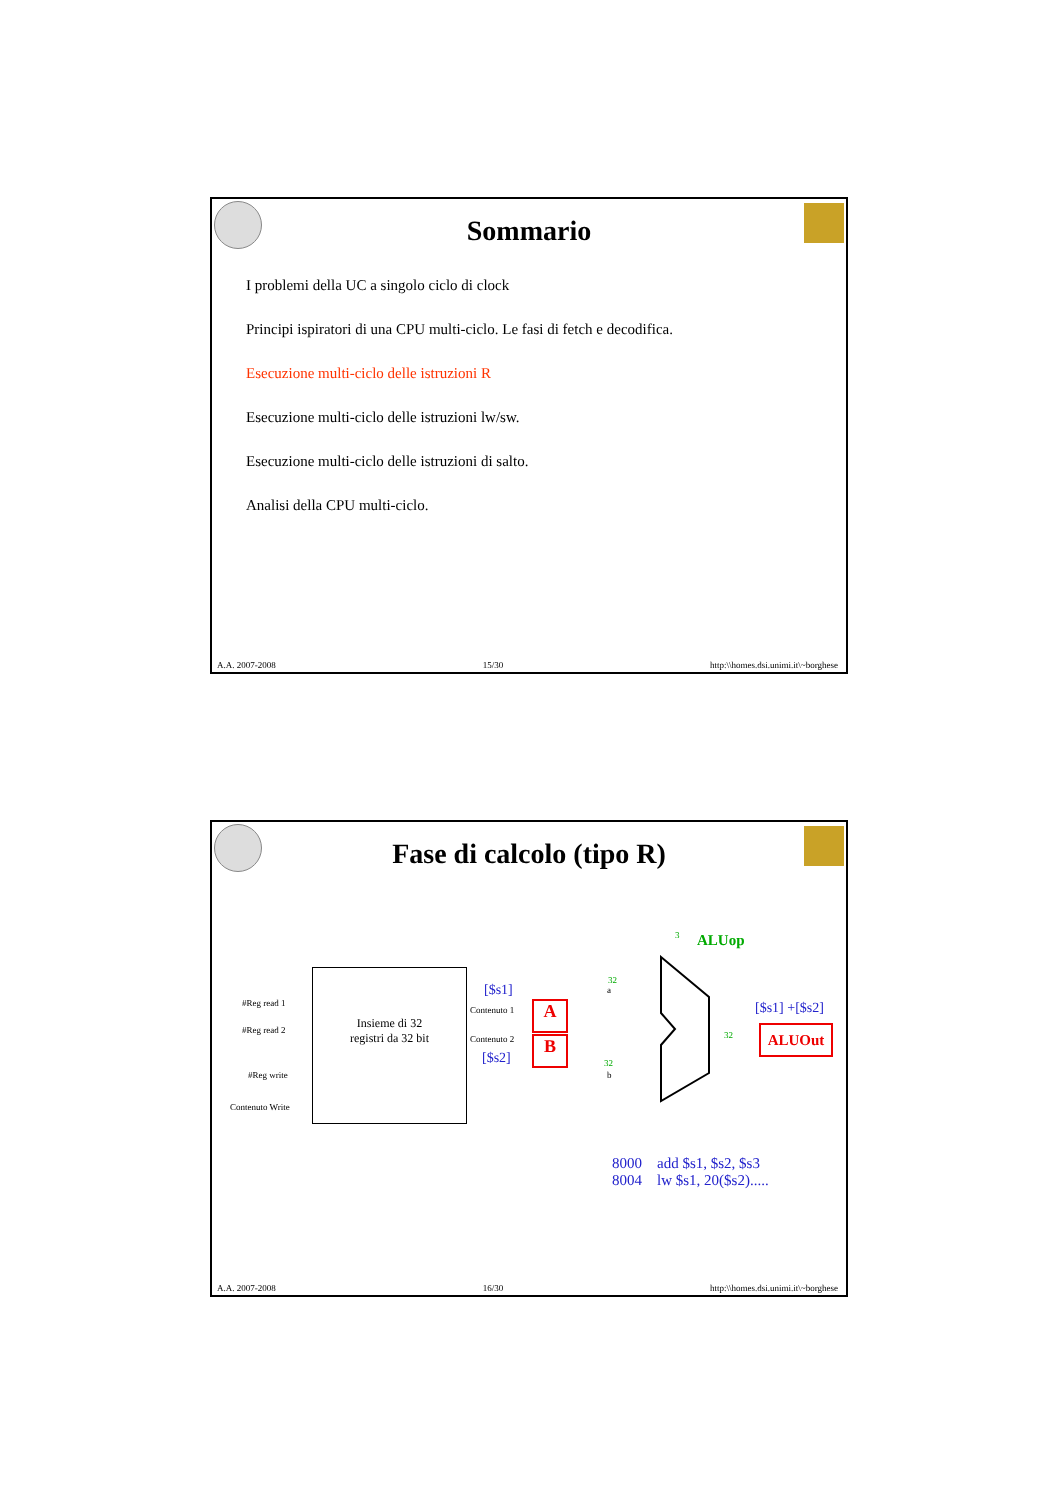Sommario
I problemi della UC a singolo ciclo di clock
Principi ispiratori di una CPU multi-ciclo. Le fasi di fetch e decodifica.
Esecuzione multi-ciclo delle istruzioni R
Esecuzione multi-ciclo delle istruzioni lw/sw.
Esecuzione multi-ciclo delle istruzioni di salto.
Analisi della CPU multi-ciclo.
A.A. 2007-2008 15/30 http:\\homes.dsi.unimi.it\~borghese
Fase di calcolo (tipo R)
#Reg read 1
#Reg read 2
#Reg write
Contenuto Write
Insieme di 32
registri da 32 bit
[$s1]
Contenuto 1
Contenuto 2
[$s2]
A
B
a
b
32
32
3 ALUop
[$s1] +[$s2]
32 ALUOut
8000 add $s1, $s2, $s3
8004 lw $s1, 20($s2).....
A.A. 2007-2008 16/30 http:\\homes.dsi.unimi.it\~borghese